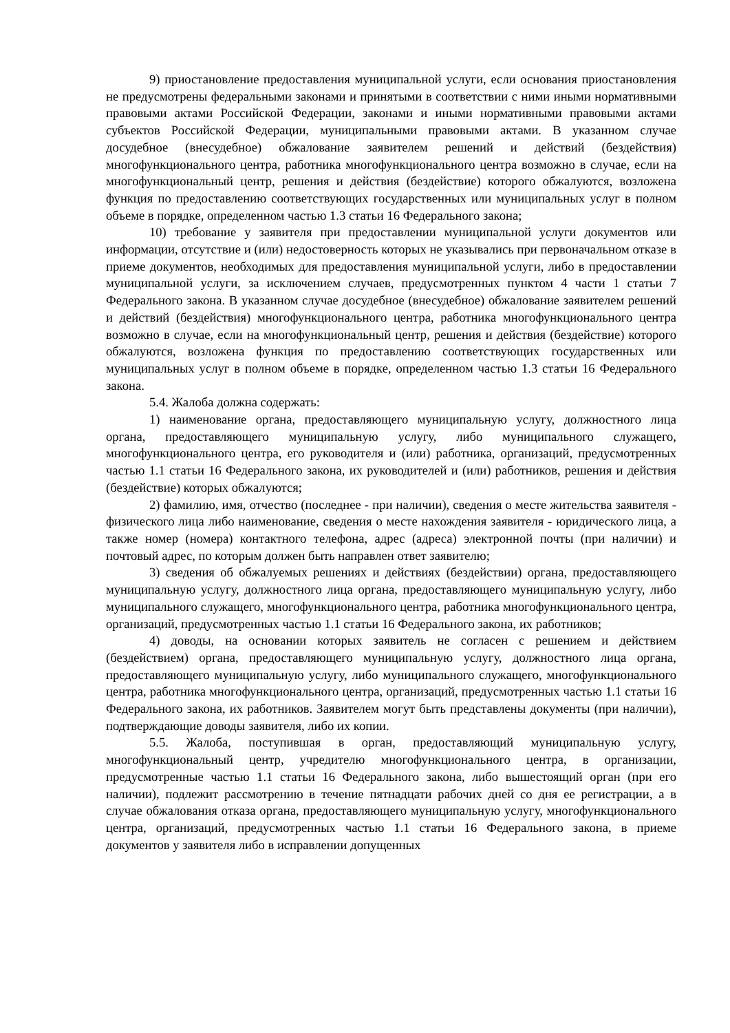9) приостановление предоставления муниципальной услуги, если основания приостановления не предусмотрены федеральными законами и принятыми в соответствии с ними иными нормативными правовыми актами Российской Федерации, законами и иными нормативными правовыми актами субъектов Российской Федерации, муниципальными правовыми актами. В указанном случае досудебное (внесудебное) обжалование заявителем решений и действий (бездействия) многофункционального центра, работника многофункционального центра возможно в случае, если на многофункциональный центр, решения и действия (бездействие) которого обжалуются, возложена функция по предоставлению соответствующих государственных или муниципальных услуг в полном объеме в порядке, определенном частью 1.3 статьи 16 Федерального закона;
10) требование у заявителя при предоставлении муниципальной услуги документов или информации, отсутствие и (или) недостоверность которых не указывались при первоначальном отказе в приеме документов, необходимых для предоставления муниципальной услуги, либо в предоставлении муниципальной услуги, за исключением случаев, предусмотренных пунктом 4 части 1 статьи 7 Федерального закона. В указанном случае досудебное (внесудебное) обжалование заявителем решений и действий (бездействия) многофункционального центра, работника многофункционального центра возможно в случае, если на многофункциональный центр, решения и действия (бездействие) которого обжалуются, возложена функция по предоставлению соответствующих государственных или муниципальных услуг в полном объеме в порядке, определенном частью 1.3 статьи 16 Федерального закона.
5.4. Жалоба должна содержать:
1) наименование органа, предоставляющего муниципальную услугу, должностного лица органа, предоставляющего муниципальную услугу, либо муниципального служащего, многофункционального центра, его руководителя и (или) работника, организаций, предусмотренных частью 1.1 статьи 16 Федерального закона, их руководителей и (или) работников, решения и действия (бездействие) которых обжалуются;
2) фамилию, имя, отчество (последнее - при наличии), сведения о месте жительства заявителя - физического лица либо наименование, сведения о месте нахождения заявителя - юридического лица, а также номер (номера) контактного телефона, адрес (адреса) электронной почты (при наличии) и почтовый адрес, по которым должен быть направлен ответ заявителю;
3) сведения об обжалуемых решениях и действиях (бездействии) органа, предоставляющего муниципальную услугу, должностного лица органа, предоставляющего муниципальную услугу, либо муниципального служащего, многофункционального центра, работника многофункционального центра, организаций, предусмотренных частью 1.1 статьи 16 Федерального закона, их работников;
4) доводы, на основании которых заявитель не согласен с решением и действием (бездействием) органа, предоставляющего муниципальную услугу, должностного лица органа, предоставляющего муниципальную услугу, либо муниципального служащего, многофункционального центра, работника многофункционального центра, организаций, предусмотренных частью 1.1 статьи 16 Федерального закона, их работников. Заявителем могут быть представлены документы (при наличии), подтверждающие доводы заявителя, либо их копии.
5.5. Жалоба, поступившая в орган, предоставляющий муниципальную услугу, многофункциональный центр, учредителю многофункционального центра, в организации, предусмотренные частью 1.1 статьи 16 Федерального закона, либо вышестоящий орган (при его наличии), подлежит рассмотрению в течение пятнадцати рабочих дней со дня ее регистрации, а в случае обжалования отказа органа, предоставляющего муниципальную услугу, многофункционального центра, организаций, предусмотренных частью 1.1 статьи 16 Федерального закона, в приеме документов у заявителя либо в исправлении допущенных